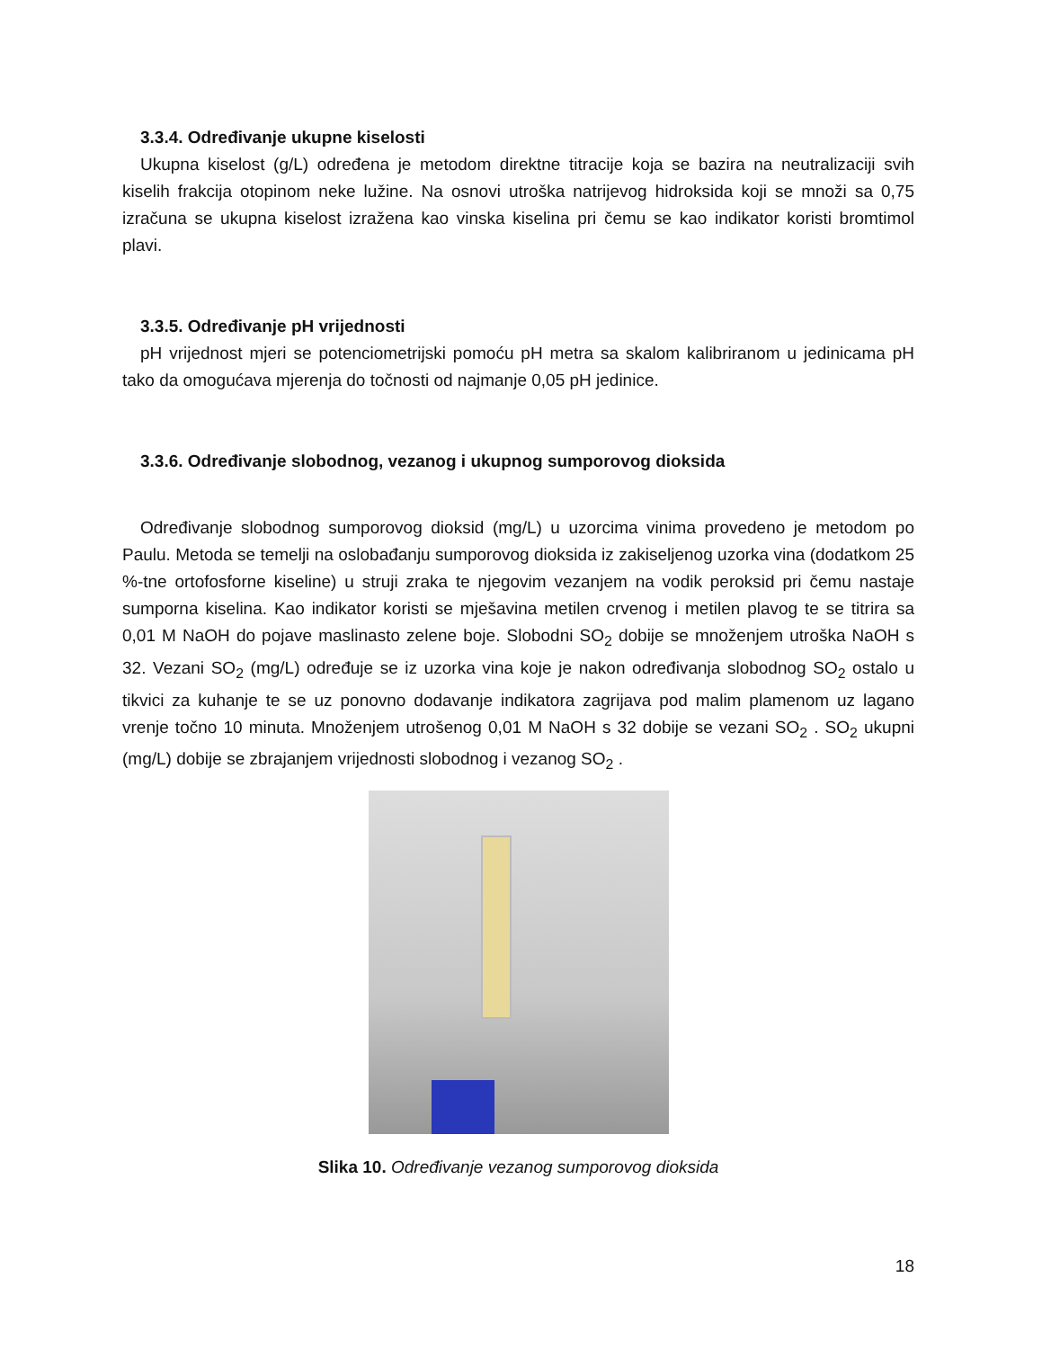3.3.4. Određivanje ukupne kiselosti
Ukupna kiselost (g/L) određena je metodom direktne titracije koja se bazira na neutralizaciji svih kiselih frakcija otopinom neke lužine. Na osnovi utroška natrijevog hidroksida koji se množi sa 0,75 izračuna se ukupna kiselost izražena kao vinska kiselina pri čemu se kao indikator koristi bromtimol plavi.
3.3.5. Određivanje pH vrijednosti
pH vrijednost mjeri se potenciometrijski pomoću pH metra sa skalom kalibriranom u jedinicama pH tako da omogućava mjerenja do točnosti od najmanje 0,05 pH jedinice.
3.3.6. Određivanje slobodnog, vezanog i ukupnog sumporovog dioksida
Određivanje slobodnog sumporovog dioksid (mg/L) u uzorcima vinima provedeno je metodom po Paulu. Metoda se temelji na oslobađanju sumporovog dioksida iz zakiseljenog uzorka vina (dodatkom 25 %-tne ortofosforne kiseline) u struji zraka te njegovim vezanjem na vodik peroksid pri čemu nastaje sumporna kiselina. Kao indikator koristi se mješavina metilen crvenog i metilen plavog te se titrira sa 0,01 M NaOH do pojave maslinasto zelene boje. Slobodni SO<sub>2</sub> dobije se množenjem utroška NaOH s 32. Vezani SO<sub>2</sub> (mg/L) određuje se iz uzorka vina koje je nakon određivanja slobodnog SO<sub>2</sub> ostalo u tikvici za kuhanje te se uz ponovno dodavanje indikatora zagrijava pod malim plamenom uz lagano vrenje točno 10 minuta. Množenjem utrošenog 0,01 M NaOH s 32 dobije se vezani SO<sub>2</sub> . SO<sub>2</sub> ukupni (mg/L) dobije se zbrajanjem vrijednosti slobodnog i vezanog SO<sub>2</sub> .
Slika 10. Određivanje vezanog sumporovog dioksida
18